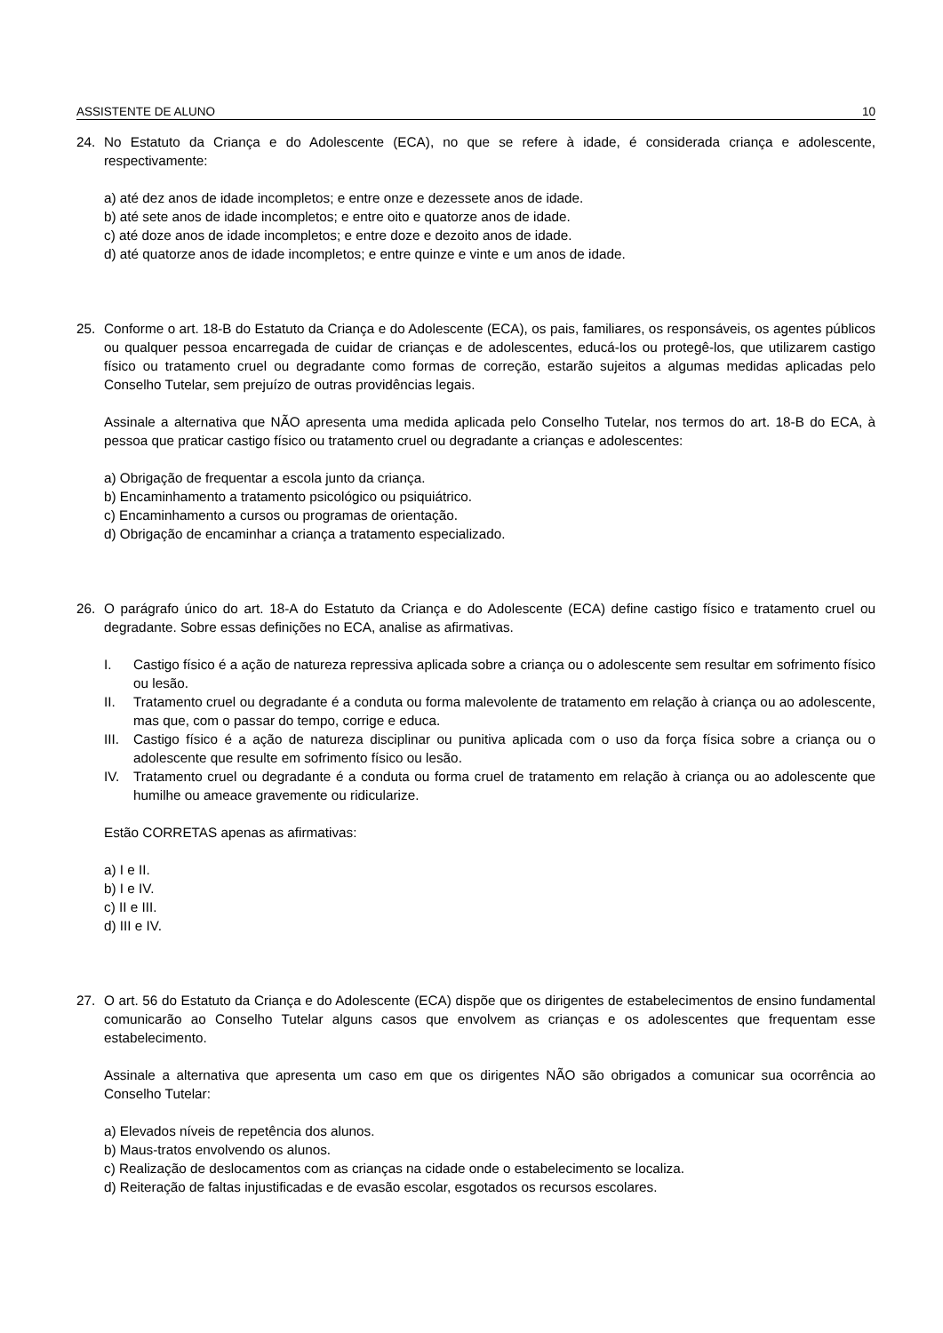ASSISTENTE DE ALUNO 10
24. No Estatuto da Criança e do Adolescente (ECA), no que se refere à idade, é considerada criança e adolescente, respectivamente:
a) até dez anos de idade incompletos; e entre onze e dezessete anos de idade.
b) até sete anos de idade incompletos; e entre oito e quatorze anos de idade.
c) até doze anos de idade incompletos; e entre doze e dezoito anos de idade.
d) até quatorze anos de idade incompletos; e entre quinze e vinte e um anos de idade.
25. Conforme o art. 18-B do Estatuto da Criança e do Adolescente (ECA), os pais, familiares, os responsáveis, os agentes públicos ou qualquer pessoa encarregada de cuidar de crianças e de adolescentes, educá-los ou protegê-los, que utilizarem castigo físico ou tratamento cruel ou degradante como formas de correção, estarão sujeitos a algumas medidas aplicadas pelo Conselho Tutelar, sem prejuízo de outras providências legais.
Assinale a alternativa que NÃO apresenta uma medida aplicada pelo Conselho Tutelar, nos termos do art. 18-B do ECA, à pessoa que praticar castigo físico ou tratamento cruel ou degradante a crianças e adolescentes:
a) Obrigação de frequentar a escola junto da criança.
b) Encaminhamento a tratamento psicológico ou psiquiátrico.
c) Encaminhamento a cursos ou programas de orientação.
d) Obrigação de encaminhar a criança a tratamento especializado.
26. O parágrafo único do art. 18-A do Estatuto da Criança e do Adolescente (ECA) define castigo físico e tratamento cruel ou degradante. Sobre essas definições no ECA, analise as afirmativas.
I. Castigo físico é a ação de natureza repressiva aplicada sobre a criança ou o adolescente sem resultar em sofrimento físico ou lesão.
II. Tratamento cruel ou degradante é a conduta ou forma malevolente de tratamento em relação à criança ou ao adolescente, mas que, com o passar do tempo, corrige e educa.
III.
Castigo físico é a ação de natureza disciplinar ou punitiva aplicada com o uso da força física sobre a criança ou o adolescente que resulte em sofrimento físico ou lesão.
IV. Tratamento cruel ou degradante é a conduta ou forma cruel de tratamento em relação à criança ou ao adolescente que humilhe ou ameace gravemente ou ridicularize.
Estão CORRETAS apenas as afirmativas:
a) I e II.
b) I e IV.
c) II e III.
d) III e IV.
27. O art. 56 do Estatuto da Criança e do Adolescente (ECA) dispõe que os dirigentes de estabelecimentos de ensino fundamental comunicarão ao Conselho Tutelar alguns casos que envolvem as crianças e os adolescentes que frequentam esse estabelecimento.
Assinale a alternativa que apresenta um caso em que os dirigentes NÃO são obrigados a comunicar sua ocorrência ao Conselho Tutelar:
a) Elevados níveis de repetência dos alunos.
b) Maus-tratos envolvendo os alunos.
c) Realização de deslocamentos com as crianças na cidade onde o estabelecimento se localiza.
d) Reiteração de faltas injustificadas e de evasão escolar, esgotados os recursos escolares.